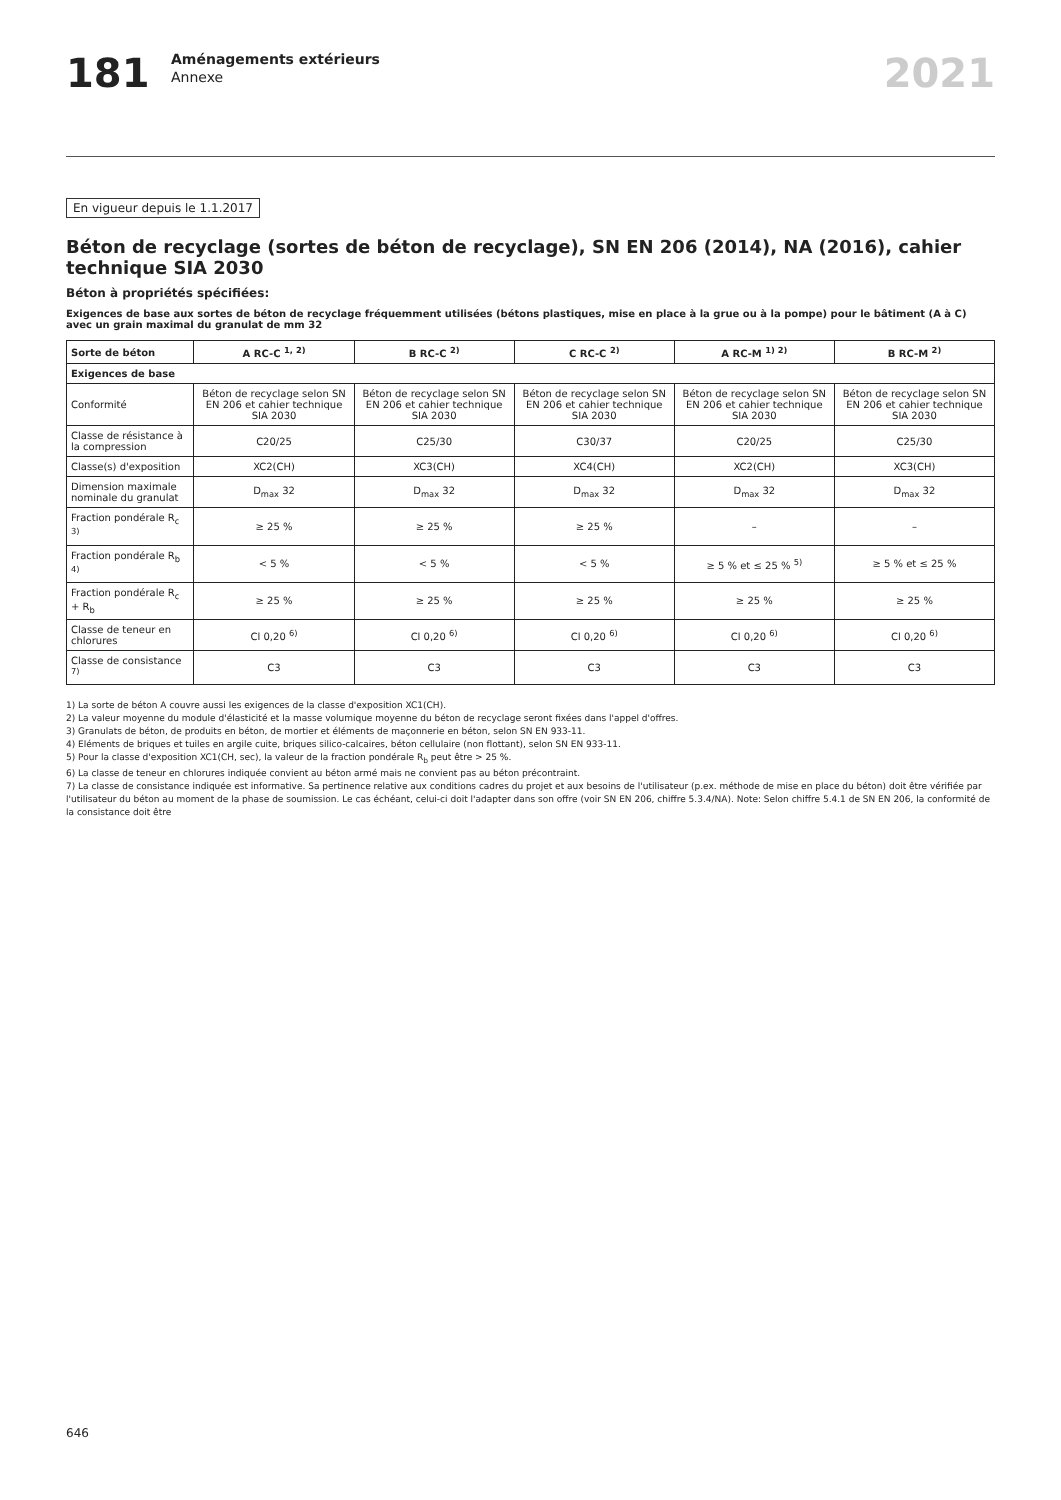181
Aménagements extérieurs
Annexe
2021
En vigueur depuis le 1.1.2017
Béton de recyclage (sortes de béton de recyclage), SN EN 206 (2014), NA (2016), cahier technique SIA 2030
Béton à propriétés spécifiées:
Exigences de base aux sortes de béton de recyclage fréquemment utilisées (bétons plastiques, mise en place à la grue ou à la pompe) pour le bâtiment (A à C) avec un grain maximal du granulat de mm 32
| Sorte de béton | A RC-C <sup>1, 2)</sup> | B RC-C <sup>2)</sup> | C RC-C <sup>2)</sup> | A RC-M <sup>1) 2)</sup> | B RC-M <sup>2)</sup> |
| --- | --- | --- | --- | --- | --- |
| Exigences de base | | | | | |
| Conformité | Béton de recyclage selon SN EN 206 et cahier technique SIA 2030 | Béton de recyclage selon SN EN 206 et cahier technique SIA 2030 | Béton de recyclage selon SN EN 206 et cahier technique SIA 2030 | Béton de recyclage selon SN EN 206 et cahier technique SIA 2030 | Béton de recyclage selon SN EN 206 et cahier technique SIA 2030 |
| Classe de résistance à la compression | C20/25 | C25/30 | C30/37 | C20/25 | C25/30 |
| Classe(s) d'exposition | XC2(CH) | XC3(CH) | XC4(CH) | XC2(CH) | XC3(CH) |
| Dimension maximale nominale du granulat | D<sub>max</sub> 32 | D<sub>max</sub> 32 | D<sub>max</sub> 32 | D<sub>max</sub> 32 | D<sub>max</sub> 32 |
| Fraction pondérale R<sub>c</sub> <sup>3)</sup> | ≥ 25 % | ≥ 25 % | ≥ 25 % | – | – |
| Fraction pondérale R<sub>b</sub> <sup>4)</sup> | < 5 % | < 5 % | < 5 % | ≥ 5 % et ≤ 25 % <sup>5)</sup> | ≥ 5 % et ≤ 25 % |
| Fraction pondérale R<sub>c</sub> + R<sub>b</sub> | ≥ 25 % | ≥ 25 % | ≥ 25 % | ≥ 25 % | ≥ 25 % |
| Classe de teneur en chlorures | Cl 0,20 <sup>6)</sup> | Cl 0,20 <sup>6)</sup> | Cl 0,20 <sup>6)</sup> | Cl 0,20 <sup>6)</sup> | Cl 0,20 <sup>6)</sup> |
| Classe de consistance <sup>7)</sup> | C3 | C3 | C3 | C3 | C3 |
1) La sorte de béton A couvre aussi les exigences de la classe d'exposition XC1(CH).
2) La valeur moyenne du module d'élasticité et la masse volumique moyenne du béton de recyclage seront fixées dans l'appel d'offres.
3) Granulats de béton, de produits en béton, de mortier et éléments de maçonnerie en béton, selon SN EN 933-11.
4) Eléments de briques et tuiles en argile cuite, briques silico-calcaires, béton cellulaire (non flottant), selon SN EN 933-11.
5) Pour la classe d'exposition XC1(CH, sec), la valeur de la fraction pondérale R<sub>b</sub> peut être > 25 %.
6) La classe de teneur en chlorures indiquée convient au béton armé mais ne convient pas au béton précontraint.
7) La classe de consistance indiquée est informative. Sa pertinence relative aux conditions cadres du projet et aux besoins de l'utilisateur (p.ex. méthode de mise en place du béton) doit être vérifiée par l'utilisateur du béton au moment de la phase de soumission. Le cas échéant, celui-ci doit l'adapter dans son offre (voir SN EN 206, chiffre 5.3.4/NA). Note: Selon chiffre 5.4.1 de SN EN 206, la conformité de la consistance doit être
646